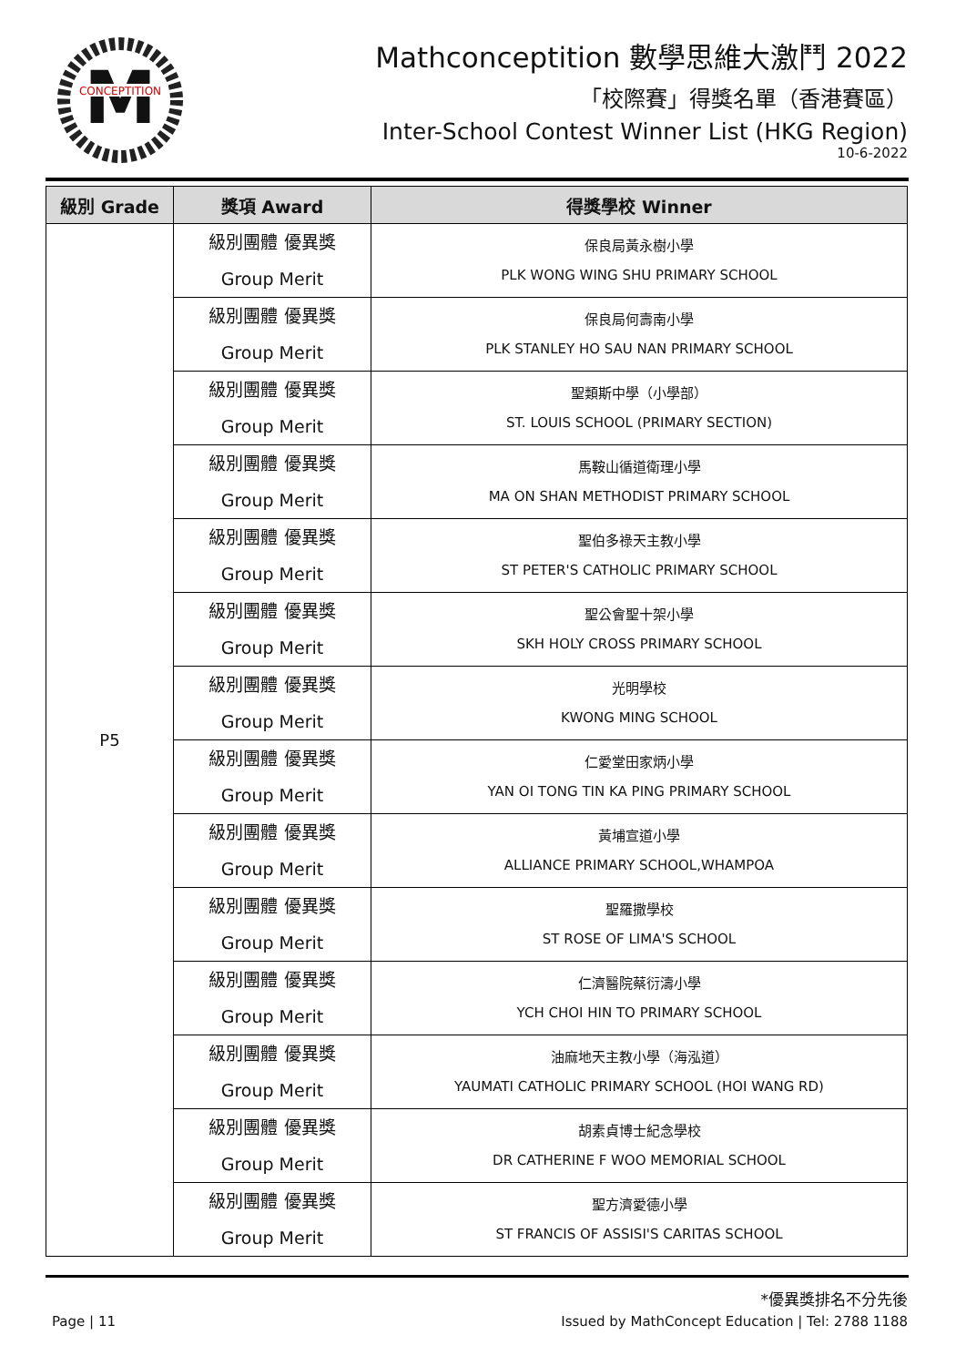M
CONCEPTITION
Mathconceptition 數學思維大激鬥 2022
「校際賽」得獎名單（香港賽區）
Inter-School Contest Winner List (HKG Region)
10-6-2022
| 級別 Grade | 獎項 Award | 得獎學校 Winner |
| --- | --- | --- |
| P5 | 級別團體 優異獎 Group Merit | 保良局黃永樹小學 PLK WONG WING SHU PRIMARY SCHOOL |
| | 級別團體 優異獎 Group Merit | 保良局何壽南小學 PLK STANLEY HO SAU NAN PRIMARY SCHOOL |
| | 級別團體 優異獎 Group Merit | 聖類斯中學（小學部） ST. LOUIS SCHOOL (PRIMARY SECTION) |
| | 級別團體 優異獎 Group Merit | 馬鞍山循道衛理小學 MA ON SHAN METHODIST PRIMARY SCHOOL |
| | 級別團體 優異獎 Group Merit | 聖伯多祿天主教小學 ST PETER'S CATHOLIC PRIMARY SCHOOL |
| | 級別團體 優異獎 Group Merit | 聖公會聖十架小學 SKH HOLY CROSS PRIMARY SCHOOL |
| | 級別團體 優異獎 Group Merit | 光明學校 KWONG MING SCHOOL |
| | 級別團體 優異獎 Group Merit | 仁愛堂田家炳小學 YAN OI TONG TIN KA PING PRIMARY SCHOOL |
| | 級別團體 優異獎 Group Merit | 黃埔宣道小學 ALLIANCE PRIMARY SCHOOL,WHAMPOA |
| | 級別團體 優異獎 Group Merit | 聖羅撒學校 ST ROSE OF LIMA'S SCHOOL |
| | 級別團體 優異獎 Group Merit | 仁濟醫院蔡衍濤小學 YCH CHOI HIN TO PRIMARY SCHOOL |
| | 級別團體 優異獎 Group Merit | 油麻地天主教小學（海泓道） YAUMATI CATHOLIC PRIMARY SCHOOL (HOI WANG RD) |
| | 級別團體 優異獎 Group Merit | 胡素貞博士紀念學校 DR CATHERINE F WOO MEMORIAL SCHOOL |
| | 級別團體 優異獎 Group Merit | 聖方濟愛德小學 ST FRANCIS OF ASSISI'S CARITAS SCHOOL |
*優異獎排名不分先後
Page | 11 Issued by MathConcept Education | Tel: 2788 1188